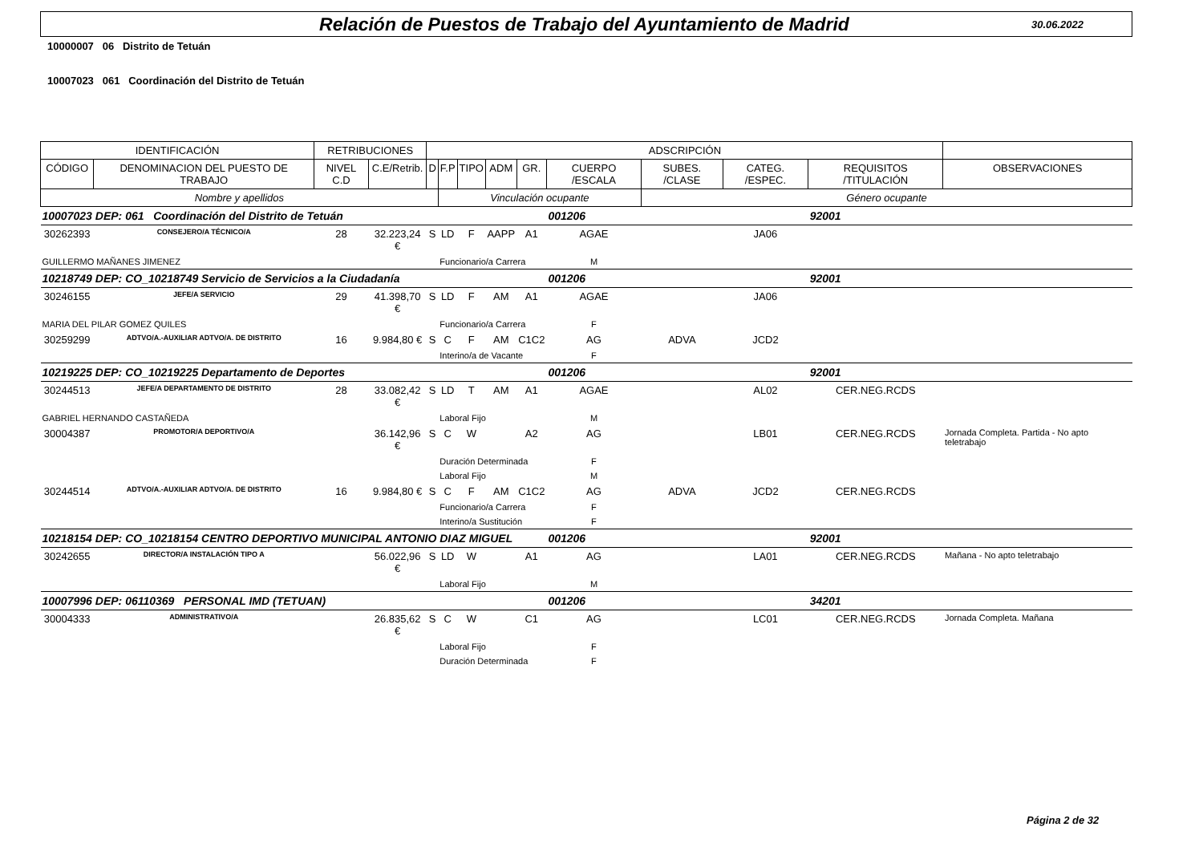Relación de Puestos de Trabajo del Ayuntamiento de Madrid
30.06.2022
10000007 06 Distrito de Tetuán
10007023 061 Coordinación del Distrito de Tetuán
| IDENTIFICACIÓN | | RETRIBUCIONES | | ADSCRIPCIÓN | | | | | | | | | |
| --- | --- | --- | --- | --- | --- | --- | --- | --- | --- | --- | --- | --- | --- |
| CÓDIGO | DENOMINACION DEL PUESTO DE TRABAJO | NIVEL C.D | C.E/Retrib. | D | F.P | TIPO | ADM | GR. | CUERPO /ESCALA | SUBES. /CLASE | CATEG. /ESPEC. | REQUISITOS /TITULACIÓN | OBSERVACIONES |
| Nombre y apellidos | | | | | Vinculación ocupante | | | | | Género ocupante | | | |
| 10007023 | DEP: 061 Coordinación del Distrito de Tetuán | | | | | | | | 001206 | | | 92001 | |
| 30262393 | CONSEJERO/A TÉCNICO/A | 28 | 32.223,24 € | S | LD | F | AAPP | A1 | AGAE | | JA06 | | |
| GUILLERMO MAÑANES JIMENEZ | | | | | Funcionario/a Carrera | | | | M | | | | |
| 10218749 | DEP: CO_10218749 Servicio de Servicios a la Ciudadanía | | | | | | | | 001206 | | | 92001 | |
| 30246155 | JEFE/A SERVICIO | 29 | 41.398,70 € | S | LD | F | AM | A1 | AGAE | | JA06 | | |
| MARIA DEL PILAR GOMEZ QUILES | | | | | Funcionario/a Carrera | | | | F | | | | |
| 30259299 | ADTVO/A.-AUXILIAR ADTVO/A. DE DISTRITO | 16 | 9.984,80 € | S | C | F | AM | C1C2 | AG | ADVA | JCD2 | | |
| | | | | | Interino/a de Vacante | | | | F | | | | |
| 10219225 | DEP: CO_10219225 Departamento de Deportes | | | | | | | | 001206 | | | 92001 | |
| 30244513 | JEFE/A DEPARTAMENTO DE DISTRITO | 28 | 33.082,42 € | S | LD | T | AM | A1 | AGAE | | AL02 | CER.NEG.RCDS | |
| GABRIEL HERNANDO CASTAÑEDA | | | | | Laboral Fijo | | | | M | | | | |
| 30004387 | PROMOTOR/A DEPORTIVO/A | | 36.142,96 € | S | C | W | | A2 | AG | | LB01 | CER.NEG.RCDS | Jornada Completa. Partida - No apto teletrabajo |
| | | | | | Duración Determinada | | | | F | | | | |
| | | | | | Laboral Fijo | | | | M | | | | |
| 30244514 | ADTVO/A.-AUXILIAR ADTVO/A. DE DISTRITO | 16 | 9.984,80 € | S | C | F | AM | C1C2 | AG | ADVA | JCD2 | CER.NEG.RCDS | |
| | | | | | Funcionario/a Carrera | | | | F | | | | |
| | | | | | Interino/a Sustitución | | | | F | | | | |
| 10218154 | DEP: CO_10218154 CENTRO DEPORTIVO MUNICIPAL ANTONIO DIAZ MIGUEL | | | | | | | | 001206 | | | 92001 | |
| 30242655 | DIRECTOR/A INSTALACIÓN TIPO A | | 56.022,96 € | S | LD | W | | A1 | AG | | LA01 | CER.NEG.RCDS | Mañana - No apto teletrabajo |
| | | | | | Laboral Fijo | | | | M | | | | |
| 10007996 | DEP: 06110369 PERSONAL IMD (TETUAN) | | | | | | | | 001206 | | | 34201 | |
| 30004333 | ADMINISTRATIVO/A | | 26.835,62 € | S | C | W | | C1 | AG | | LC01 | CER.NEG.RCDS | Jornada Completa. Mañana |
| | | | | | Laboral Fijo | | | | F | | | | |
| | | | | | Duración Determinada | | | | F | | | | |
Página 2 de 32